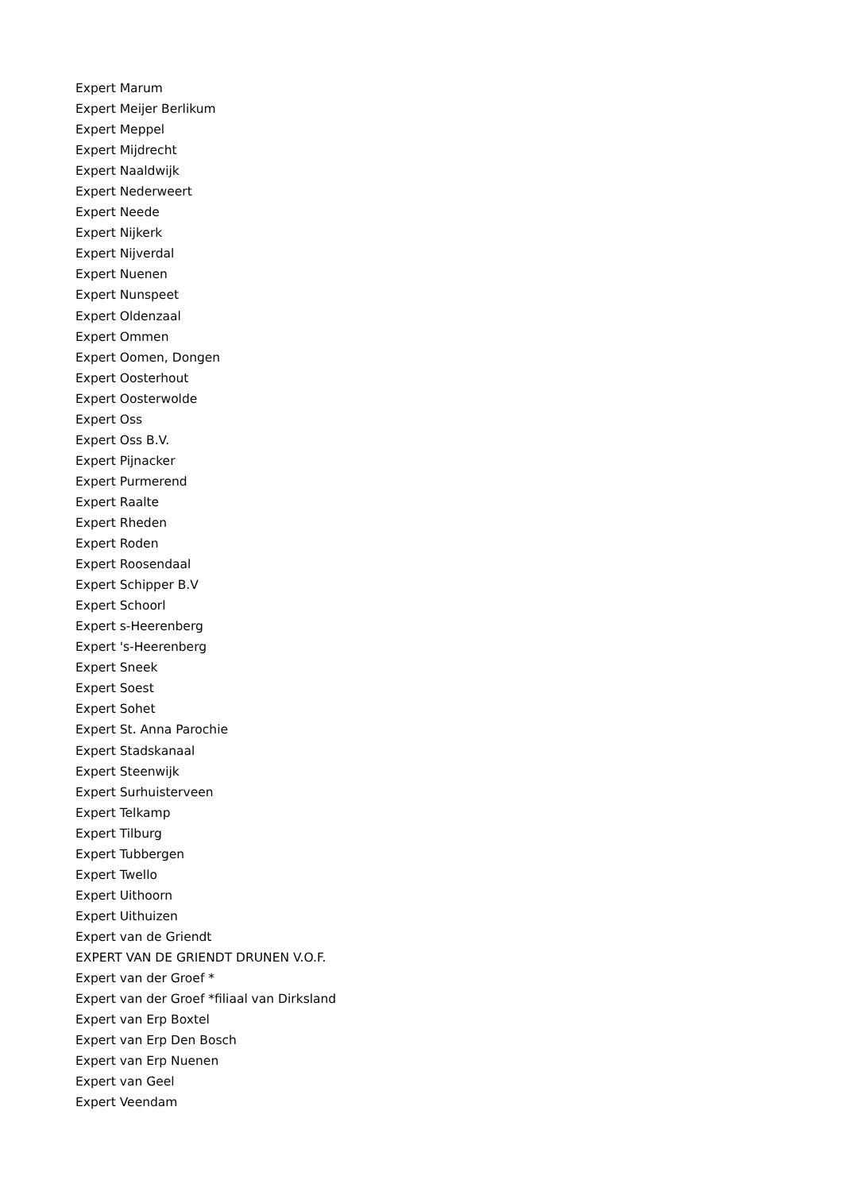Expert Marum
Expert Meijer Berlikum
Expert Meppel
Expert Mijdrecht
Expert Naaldwijk
Expert Nederweert
Expert Neede
Expert Nijkerk
Expert Nijverdal
Expert Nuenen
Expert Nunspeet
Expert Oldenzaal
Expert Ommen
Expert Oomen, Dongen
Expert Oosterhout
Expert Oosterwolde
Expert Oss
Expert Oss B.V.
Expert Pijnacker
Expert Purmerend
Expert Raalte
Expert Rheden
Expert Roden
Expert Roosendaal
Expert Schipper B.V
Expert Schoorl
Expert s-Heerenberg
Expert 's-Heerenberg
Expert Sneek
Expert Soest
Expert Sohet
Expert St. Anna Parochie
Expert Stadskanaal
Expert Steenwijk
Expert Surhuisterveen
Expert Telkamp
Expert Tilburg
Expert Tubbergen
Expert Twello
Expert Uithoorn
Expert Uithuizen
Expert van de Griendt
EXPERT VAN DE GRIENDT DRUNEN V.O.F.
Expert van der Groef *
Expert van der Groef *filiaal van Dirksland
Expert van Erp Boxtel
Expert van Erp Den Bosch
Expert van Erp Nuenen
Expert van Geel
Expert Veendam